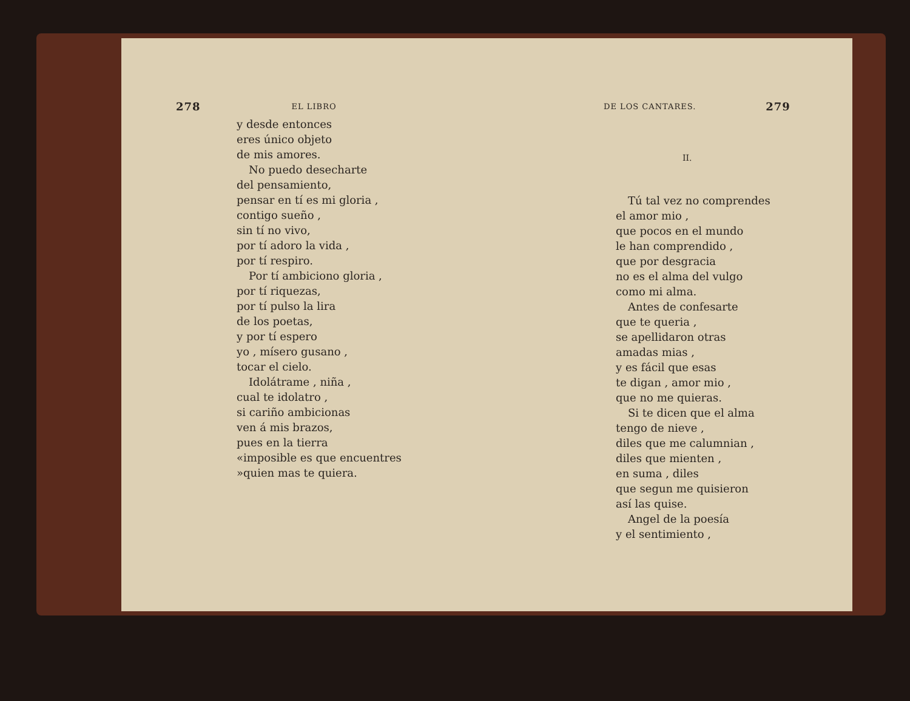278 EL LIBRO
y desde entonces
eres único objeto
de mis amores.
No puedo desecharte
del pensamiento,
pensar en tí es mi gloria ,
contigo sueño ,
sin tí no vivo,
por tí adoro la vida ,
por tí respiro.
Por tí ambiciono gloria ,
por tí riquezas,
por tí pulso la lira
de los poetas,
y por tí espero
yo , mísero gusano ,
tocar el cielo.
Idolátrame , niña ,
cual te idolatro ,
si cariño ambicionas
ven á mis brazos,
pues en la tierra
«imposible es que encuentres
»quien mas te quiera.
DE LOS CANTARES. 279
II.
Tú tal vez no comprendes
el amor mio ,
que pocos en el mundo
le han comprendido ,
que por desgracia
no es el alma del vulgo
como mi alma.
Antes de confesarte
que te queria ,
se apellidaron otras
amadas mias ,
y es fácil que esas
te digan , amor mio ,
que no me quieras.
Si te dicen que el alma
tengo de nieve ,
diles que me calumnian ,
diles que mienten ,
en suma , diles
que segun me quisieron
así las quise.
Angel de la poesía
y el sentimiento ,